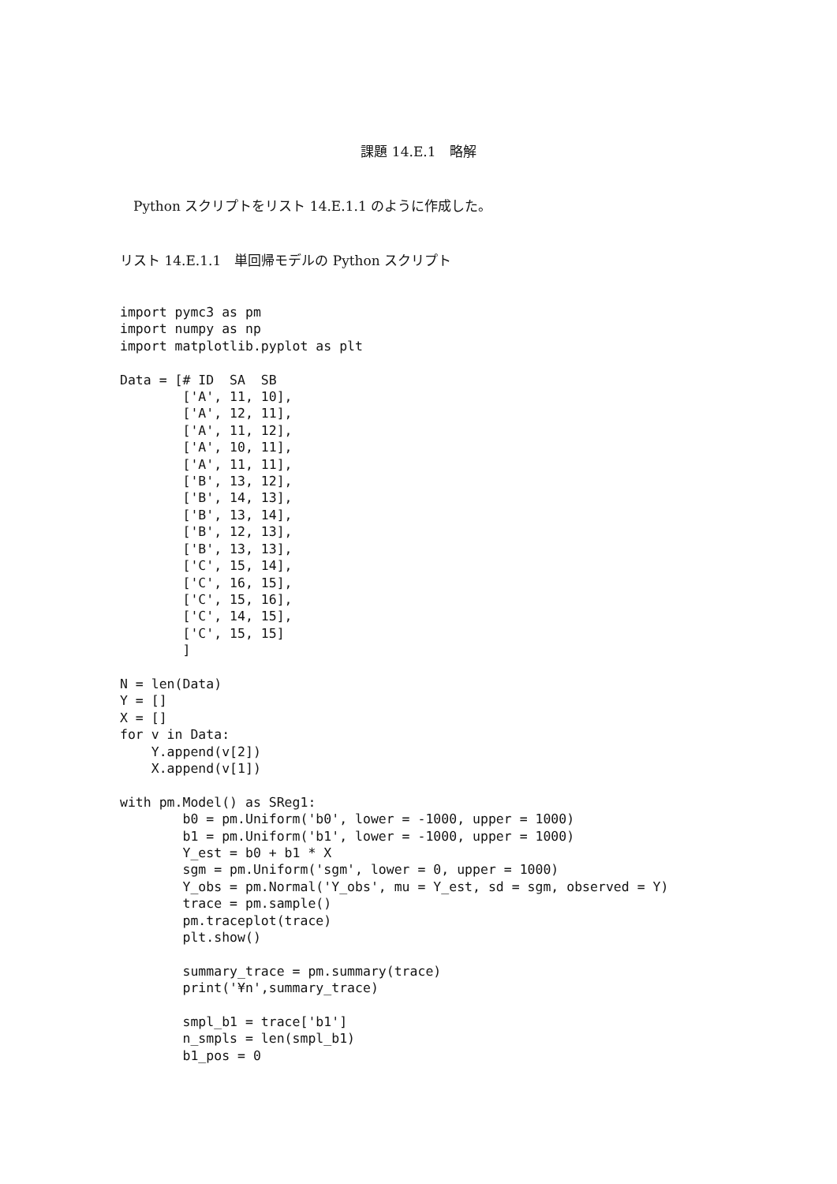課題 14.E.1　略解
　Python スクリプトをリスト 14.E.1.1 のように作成した。
リスト 14.E.1.1　単回帰モデルの Python スクリプト
import pymc3 as pm
import numpy as np
import matplotlib.pyplot as plt

Data = [# ID  SA  SB
        ['A', 11, 10],
        ['A', 12, 11],
        ['A', 11, 12],
        ['A', 10, 11],
        ['A', 11, 11],
        ['B', 13, 12],
        ['B', 14, 13],
        ['B', 13, 14],
        ['B', 12, 13],
        ['B', 13, 13],
        ['C', 15, 14],
        ['C', 16, 15],
        ['C', 15, 16],
        ['C', 14, 15],
        ['C', 15, 15]
        ]

N = len(Data)
Y = []
X = []
for v in Data:
    Y.append(v[2])
    X.append(v[1])

with pm.Model() as SReg1:
        b0 = pm.Uniform('b0', lower = -1000, upper = 1000)
        b1 = pm.Uniform('b1', lower = -1000, upper = 1000)
        Y_est = b0 + b1 * X
        sgm = pm.Uniform('sgm', lower = 0, upper = 1000)
        Y_obs = pm.Normal('Y_obs', mu = Y_est, sd = sgm, observed = Y)
        trace = pm.sample()
        pm.traceplot(trace)
        plt.show()

        summary_trace = pm.summary(trace)
        print('¥n',summary_trace)

        smpl_b1 = trace['b1']
        n_smpls = len(smpl_b1)
        b1_pos = 0